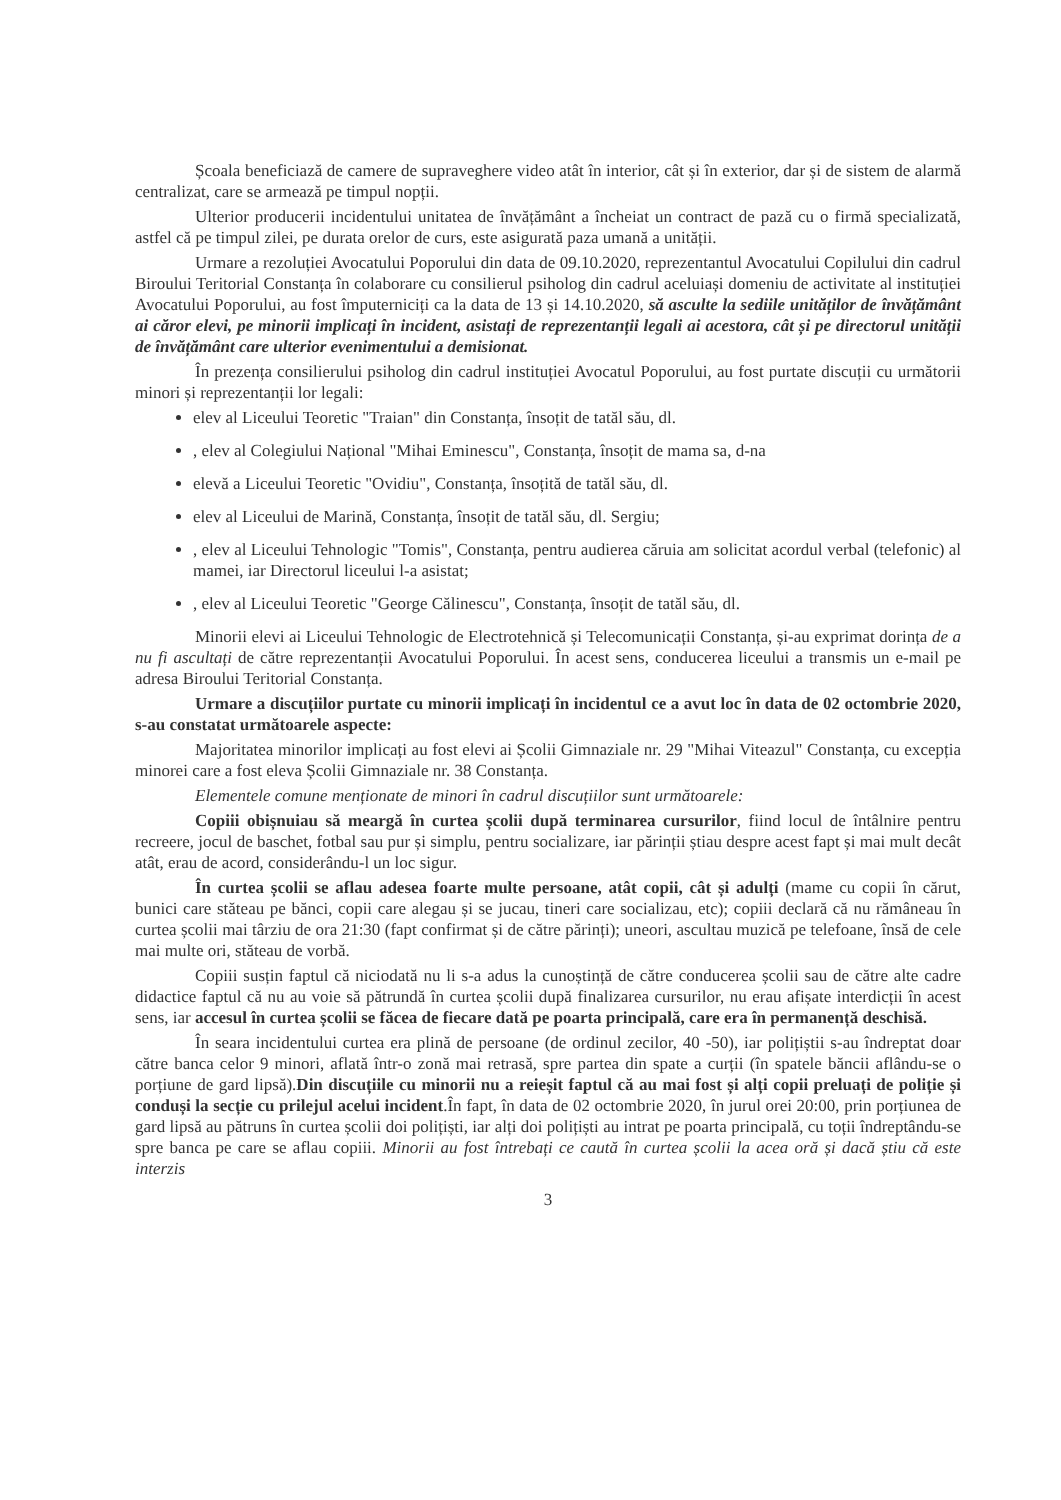Școala beneficiază de camere de supraveghere video atât în interior, cât și în exterior, dar și de sistem de alarmă centralizat, care se armează pe timpul nopții.
Ulterior producerii incidentului unitatea de învățământ a încheiat un contract de pază cu o firmă specializată, astfel că pe timpul zilei, pe durata orelor de curs, este asigurată paza umană a unității.
Urmare a rezoluției Avocatului Poporului din data de 09.10.2020, reprezentantul Avocatului Copilului din cadrul Biroului Teritorial Constanța în colaborare cu consilierul psiholog din cadrul aceluiași domeniu de activitate al instituției Avocatului Poporului, au fost împuterniciți ca la data de 13 și 14.10.2020, să asculte la sediile unităților de învățământ ai căror elevi, pe minorii implicați în incident, asistați de reprezentanții legali ai acestora, cât și pe directorul unității de învățământ care ulterior evenimentului a demisionat.
În prezența consilierului psiholog din cadrul instituției Avocatul Poporului, au fost purtate discuții cu următorii minori și reprezentanții lor legali:
elev al Liceului Teoretic "Traian" din Constanța, însoțit de tatăl său, dl.
, elev al Colegiului Național "Mihai Eminescu", Constanța, însoțit de mama sa, d-na
elevă a Liceului Teoretic "Ovidiu", Constanța, însoțită de tatăl său, dl.
elev al Liceului de Marină, Constanța, însoțit de tatăl său, dl. Sergiu;
, elev al Liceului Tehnologic "Tomis", Constanța, pentru audierea căruia am solicitat acordul verbal (telefonic) al mamei, iar Directorul liceului l-a asistat;
, elev al Liceului Teoretic "George Călinescu", Constanța, însoțit de tatăl său, dl.
Minorii elevi ai Liceului Tehnologic de Electrotehnică și Telecomunicații Constanța, și-au exprimat dorința de a nu fi ascultați de către reprezentanții Avocatului Poporului. În acest sens, conducerea liceului a transmis un e-mail pe adresa Biroului Teritorial Constanța.
Urmare a discuțiilor purtate cu minorii implicați în incidentul ce a avut loc în data de 02 octombrie 2020, s-au constatat următoarele aspecte:
Majoritatea minorilor implicați au fost elevi ai Școlii Gimnaziale nr. 29 "Mihai Viteazul" Constanța, cu excepția minorei care a fost eleva Școlii Gimnaziale nr. 38 Constanța.
Elementele comune menționate de minori în cadrul discuțiilor sunt următoarele:
Copiii obișnuiau să meargă în curtea școlii după terminarea cursurilor, fiind locul de întâlnire pentru recreere, jocul de baschet, fotbal sau pur și simplu, pentru socializare, iar părinții știau despre acest fapt și mai mult decât atât, erau de acord, considerându-l un loc sigur.
În curtea școlii se aflau adesea foarte multe persoane, atât copii, cât și adulți (mame cu copii în cărut, bunici care stăteau pe bănci, copii care alegau și se jucau, tineri care socializau, etc); copiii declară că nu rămâneau în curtea școlii mai târziu de ora 21:30 (fapt confirmat și de către părinți); uneori, ascultau muzică pe telefoane, însă de cele mai multe ori, stăteau de vorbă.
Copiii susțin faptul că niciodată nu li s-a adus la cunoștință de către conducerea școlii sau de către alte cadre didactice faptul că nu au voie să pătrundă în curtea școlii după finalizarea cursurilor, nu erau afișate interdicții în acest sens, iar accesul în curtea școlii se făcea de fiecare dată pe poarta principală, care era în permanență deschisă.
În seara incidentului curtea era plină de persoane (de ordinul zecilor, 40 -50), iar polițiștii s-au îndreptat doar către banca celor 9 minori, aflată într-o zonă mai retrasă, spre partea din spate a curții (în spatele băncii aflându-se o porțiune de gard lipsă).Din discuțiile cu minorii nu a reieșit faptul că au mai fost și alți copii preluați de poliție și conduși la secție cu prilejul acelui incident.În fapt, în data de 02 octombrie 2020, în jurul orei 20:00, prin porțiunea de gard lipsă au pătruns în curtea școlii doi polițiști, iar alți doi polițiști au intrat pe poarta principală, cu toții îndreptându-se spre banca pe care se aflau copiii. Minorii au fost întrebați ce caută în curtea școlii la acea oră și dacă știu că este interzis
3